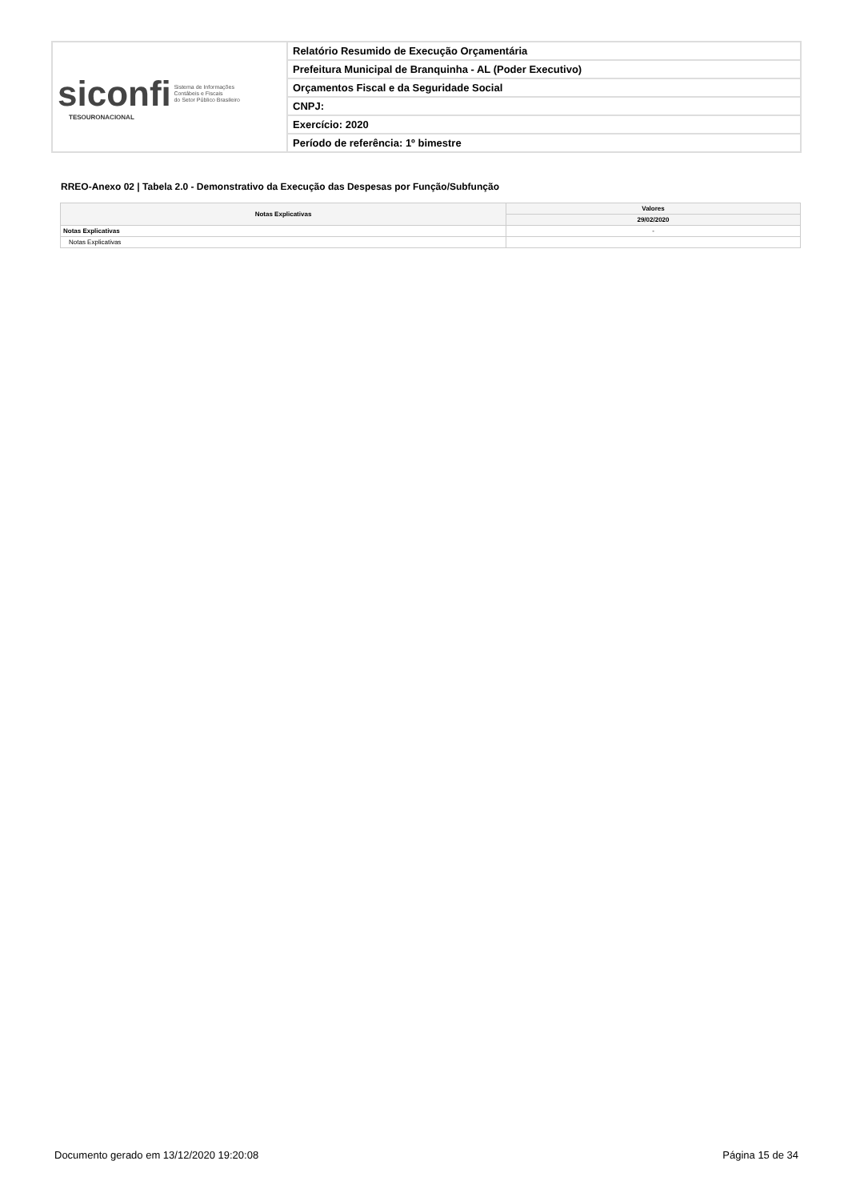| siconfi Sistema de Informações Contábeis e Fiscais do Setor Público Brasileiro TESOURONACIONAL | Relatório Resumido de Execução Orçamentária |
| | Prefeitura Municipal de Branquinha - AL (Poder Executivo) |
| | Orçamentos Fiscal e da Seguridade Social |
| | CNPJ: |
| | Exercício: 2020 |
| | Período de referência: 1º bimestre |
RREO-Anexo 02 | Tabela 2.0 - Demonstrativo da Execução das Despesas por Função/Subfunção
| Notas Explicativas | Valores |
| --- | --- |
| | 29/02/2020 |
| Notas Explicativas | - |
| Notas Explicativas | |
Documento gerado em 13/12/2020 19:20:08
Página 15 de 34